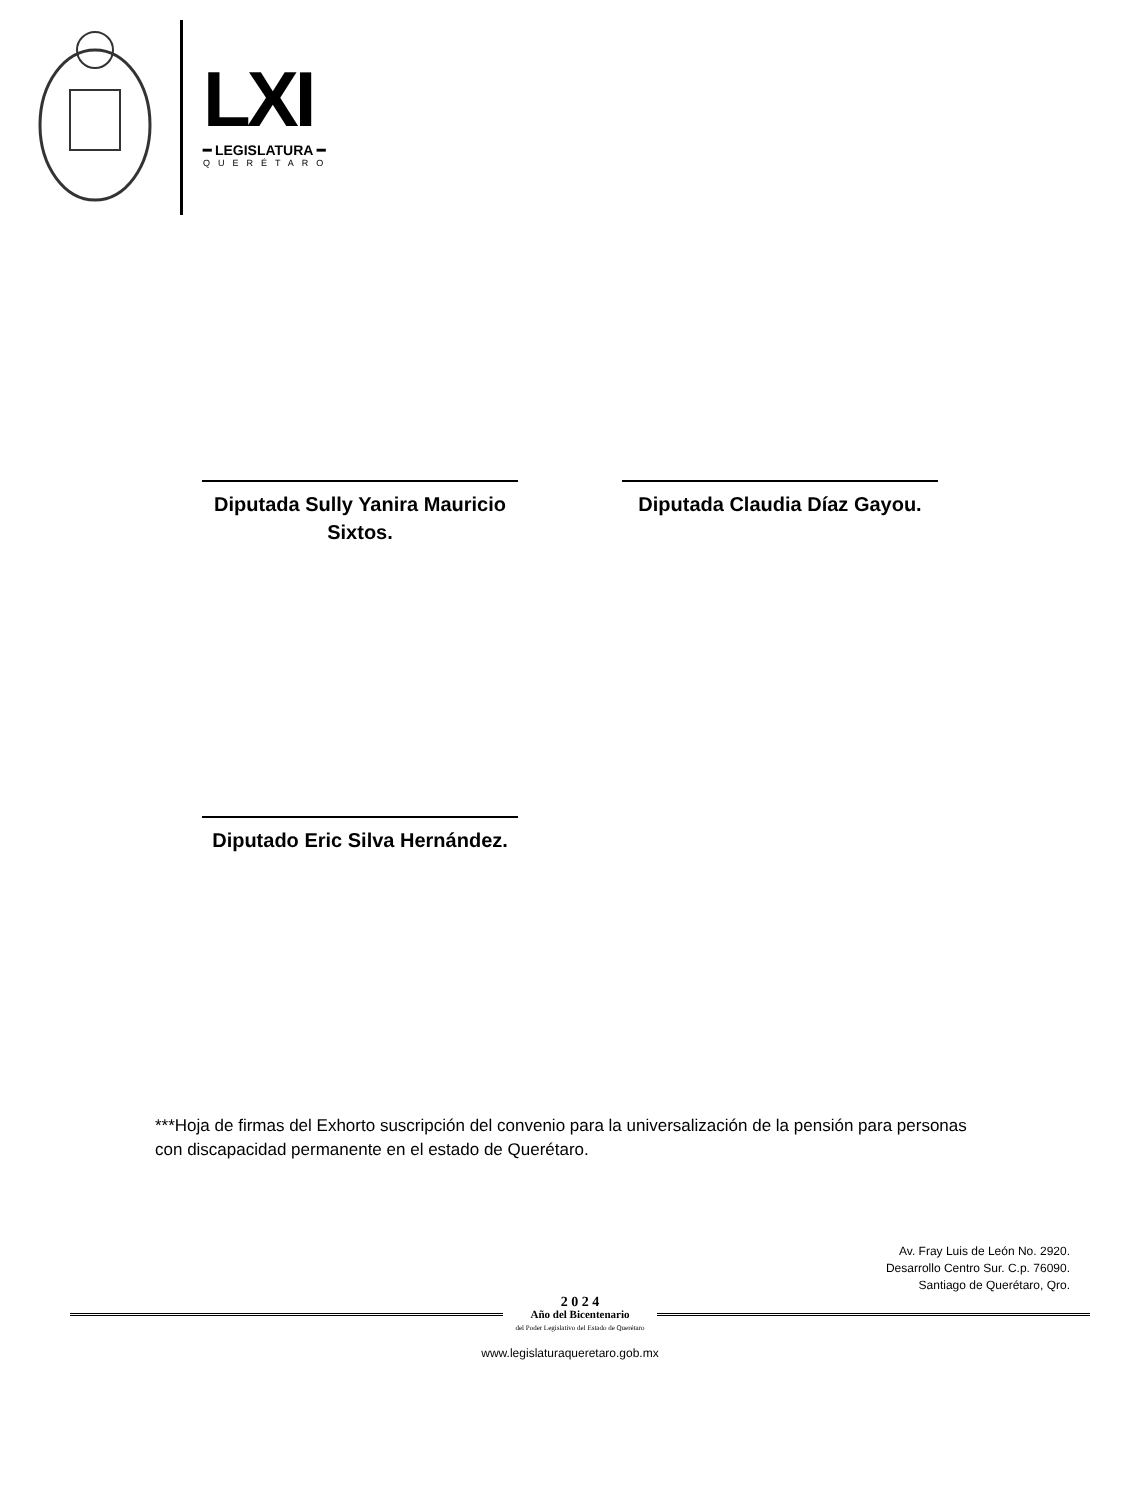LXI
━ LEGISLATURA ━
QUERÉTARO
Diputada Sully Yanira Mauricio
Sixtos.
Diputada Claudia Díaz Gayou.
Diputado Eric Silva Hernández.
***Hoja de firmas del Exhorto suscripción del convenio para la universalización de la pensión para personas con discapacidad permanente en el estado de Querétaro.
Av. Fray Luis de León No. 2920.
Desarrollo Centro Sur. C.p. 76090.
Santiago de Querétaro, Qro.
2 0 2 4
Año del Bicentenario
del Poder Legislativo del Estado de Querétaro
www.legislaturaqueretaro.gob.mx